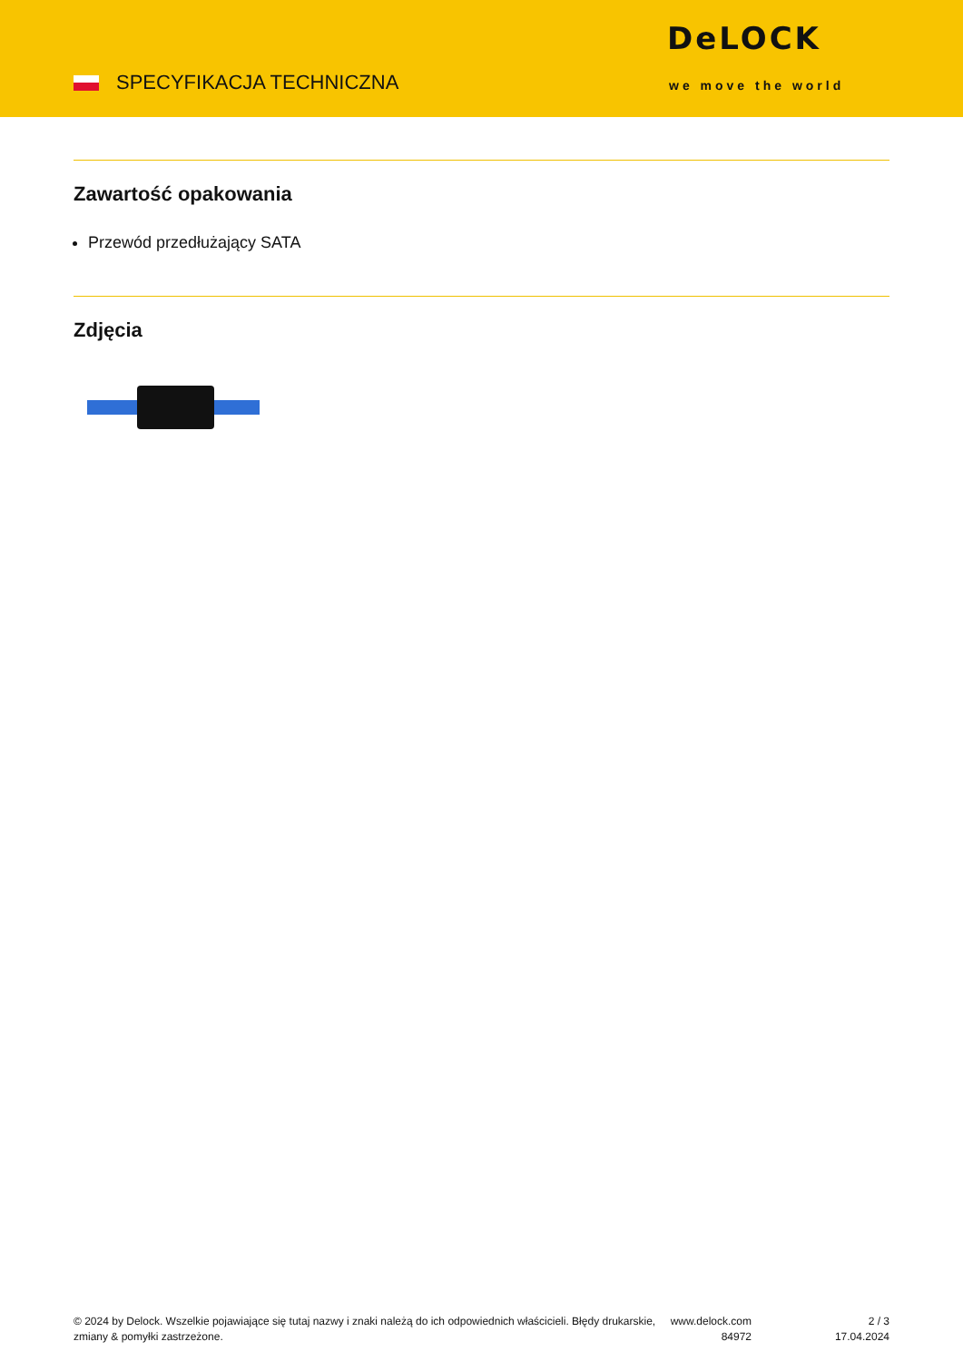SPECYFIKACJA TECHNICZNA
DeLOCK
we move the world
Zawartość opakowania
Przewód przedłużający SATA
Zdjęcia
© 2024 by Delock. Wszelkie pojawiające się tutaj nazwy i znaki należą do ich odpowiednich właścicieli. Błędy drukarskie, zmiany & pomyłki zastrzeżone.
www.delock.com
84972
2 / 3
17.04.2024